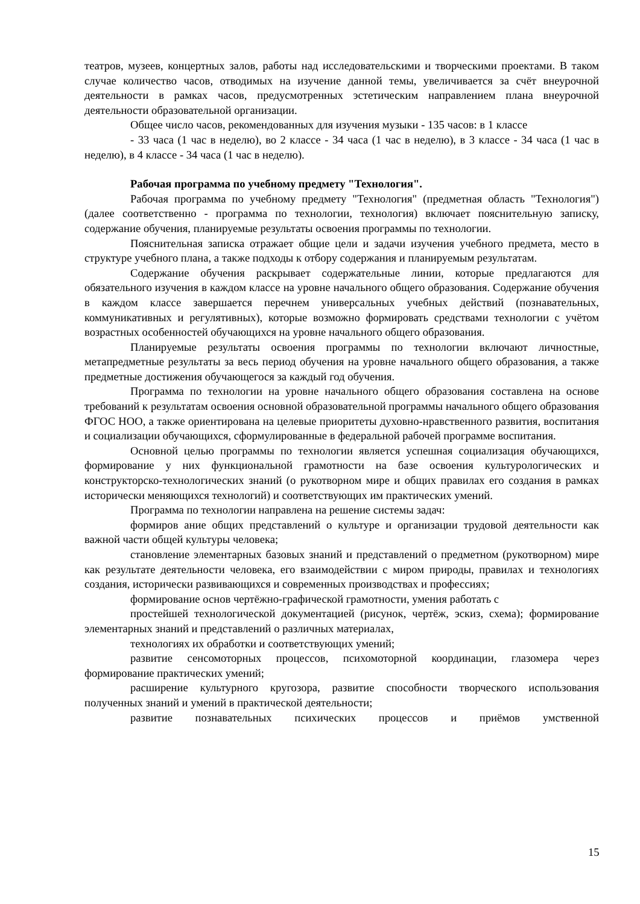театров, музеев, концертных залов, работы над исследовательскими и творческими проектами. В таком случае количество часов, отводимых на изучение данной темы, увеличивается за счёт внеурочной деятельности в рамках часов, предусмотренных эстетическим направлением плана внеурочной деятельности образовательной организации.
Общее число часов, рекомендованных для изучения музыки - 135 часов: в 1 классе
- 33 часа (1 час в неделю), во 2 классе - 34 часа (1 час в неделю), в 3 классе - 34 часа (1 час в неделю), в 4 классе - 34 часа (1 час в неделю).
Рабочая программа по учебному предмету "Технология".
Рабочая программа по учебному предмету "Технология" (предметная область "Технология") (далее соответственно - программа по технологии, технология) включает пояснительную записку, содержание обучения, планируемые результаты освоения программы по технологии.
Пояснительная записка отражает общие цели и задачи изучения учебного предмета, место в структуре учебного плана, а также подходы к отбору содержания и планируемым результатам.
Содержание обучения раскрывает содержательные линии, которые предлагаются для обязательного изучения в каждом классе на уровне начального общего образования. Содержание обучения в каждом классе завершается перечнем универсальных учебных действий (познавательных, коммуникативных и регулятивных), которые возможно формировать средствами технологии с учётом возрастных особенностей обучающихся на уровне начального общего образования.
Планируемые результаты освоения программы по технологии включают личностные, метапредметные результаты за весь период обучения на уровне начального общего образования, а также предметные достижения обучающегося за каждый год обучения.
Программа по технологии на уровне начального общего образования составлена на основе требований к результатам освоения основной образовательной программы начального общего образования ФГОС НОО, а также ориентирована на целевые приоритеты духовно-нравственного развития, воспитания и социализации обучающихся, сформулированные в федеральной рабочей программе воспитания.
Основной целью программы по технологии является успешная социализация обучающихся, формирование у них функциональной грамотности на базе освоения культурологических и конструкторско-технологических знаний (о рукотворном мире и общих правилах его создания в рамках исторически меняющихся технологий) и соответствующих им практических умений.
Программа по технологии направлена на решение системы задач:
формиров ание общих представлений о культуре и организации трудовой деятельности как важной части общей культуры человека;
становление элементарных базовых знаний и представлений о предметном (рукотворном) мире как результате деятельности человека, его взаимодействии с миром природы, правилах и технологиях создания, исторически развивающихся и современных производствах и профессиях;
формирование основ чертёжно-графической грамотности, умения работать с
простейшей технологической документацией (рисунок, чертёж, эскиз, схема); формирование элементарных знаний и представлений о различных материалах,
технологиях их обработки и соответствующих умений;
развитие сенсомоторных процессов, психомоторной координации, глазомера через формирование практических умений;
расширение культурного кругозора, развитие способности творческого использования полученных знаний и умений в практической деятельности;
развитие познавательных психических процессов и приёмов умственной
15